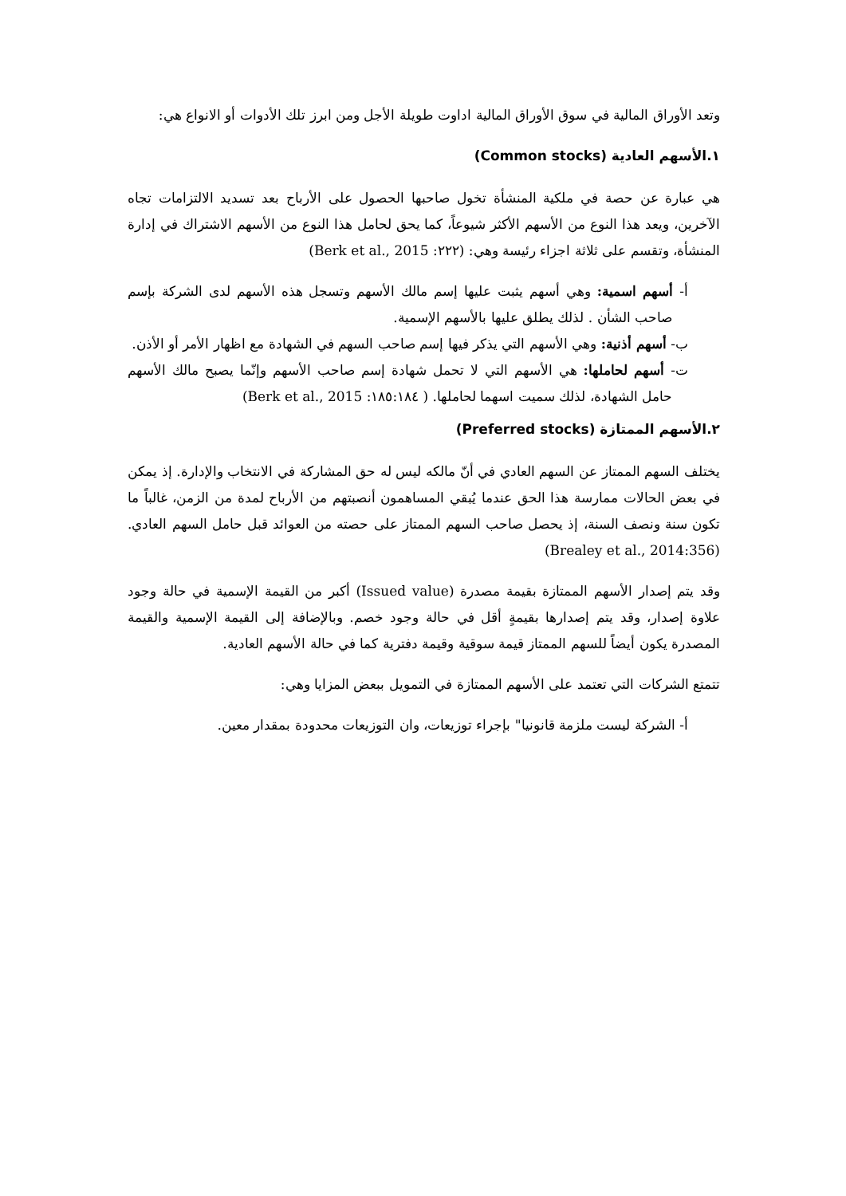وتعد الأوراق المالية في سوق الأوراق المالية اداوت طويلة الأجل ومن ابرز تلك الأدوات أو الانواع هي:
١.الأسهم العادية (Common stocks)
هي عبارة عن حصة في ملكية المنشأة تخول صاحبها الحصول على الأرباح بعد تسديد الالتزامات تجاه الآخرين، ويعد هذا النوع من الأسهم الأكثر شيوعاً، كما يحق لحامل هذا النوع من الأسهم الاشتراك في إدارة المنشأة، وتقسم على ثلاثة اجزاء رئيسة وهي: (٢٢٢: Berk et al., 2015)
أ- أسهم اسمية: وهي أسهم يثبت عليها إسم مالك الأسهم وتسجل هذه الأسهم لدى الشركة بإسم صاحب الشأن . لذلك يطلق عليها بالأسهم الإسمية.
ب- أسهم أذنية: وهي الأسهم التي يذكر فيها إسم صاحب السهم في الشهادة مع اظهار الأمر أو الأذن.
ت- أسهم لحاملها: هي الأسهم التي لا تحمل شهادة إسم صاحب الأسهم وإنّما يصبح مالك الأسهم حامل الشهادة، لذلك سميت اسهما لحاملها. ( ١٨٥:١٨٤: Berk et al., 2015)
٢.الأسهم الممتازة (Preferred stocks)
يختلف السهم الممتاز عن السهم العادي في أنّ مالكه ليس له حق المشاركة في الانتخاب والإدارة. إذ يمكن في بعض الحالات ممارسة هذا الحق عندما يُبقي المساهمون أنصبتهم من الأرباح لمدة من الزمن، غالباً ما تكون سنة ونصف السنة، إذ يحصل صاحب السهم الممتاز على حصته من العوائد قبل حامل السهم العادي. (Brealey et al., 2014:356)
وقد يتم إصدار الأسهم الممتازة بقيمة مصدرة (Issued value) أكبر من القيمة الإسمية في حالة وجود علاوة إصدار، وقد يتم إصدارها بقيمةٍ أقل في حالة وجود خصم. وبالإضافة إلى القيمة الإسمية والقيمة المصدرة يكون أيضاً للسهم الممتاز قيمة سوقية وقيمة دفترية كما في حالة الأسهم العادية.
تتمتع الشركات التي تعتمد على الأسهم الممتازة في التمويل ببعض المزايا وهي:
أ- الشركة ليست ملزمة قانونيا" بإجراء توزيعات، وان التوزيعات محدودة بمقدار معين.